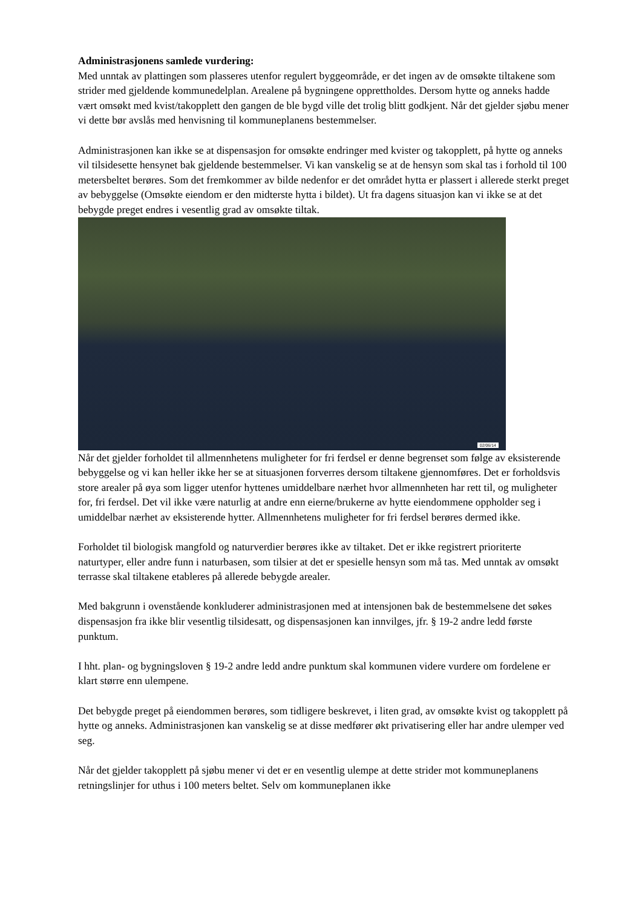Administrasjonens samlede vurdering:
Med unntak av plattingen som plasseres utenfor regulert byggeområde, er det ingen av de omsøkte tiltakene som strider med gjeldende kommunedelplan. Arealene på bygningene opprettholdes. Dersom hytte og anneks hadde vært omsøkt med kvist/takopplett den gangen de ble bygd ville det trolig blitt godkjent. Når det gjelder sjøbu mener vi dette bør avslås med henvisning til kommuneplanens bestemmelser.
Administrasjonen kan ikke se at dispensasjon for omsøkte endringer med kvister og takopplett, på hytte og anneks vil tilsidesette hensynet bak gjeldende bestemmelser. Vi kan vanskelig se at de hensyn som skal tas i forhold til 100 metersbeltet berøres. Som det fremkommer av bilde nedenfor er det området hytta er plassert i allerede sterkt preget av bebyggelse (Omsøkte eiendom er den midterste hytta i bildet). Ut fra dagens situasjon kan vi ikke se at det bebygde preget endres i vesentlig grad av omsøkte tiltak.
02/06/14
Når det gjelder forholdet til allmennhetens muligheter for fri ferdsel er denne begrenset som følge av eksisterende bebyggelse og vi kan heller ikke her se at situasjonen forverres dersom tiltakene gjennomføres. Det er forholdsvis store arealer på øya som ligger utenfor hyttenes umiddelbare nærhet hvor allmennheten har rett til, og muligheter for, fri ferdsel. Det vil ikke være naturlig at andre enn eierne/brukerne av hytte eiendommene oppholder seg i umiddelbar nærhet av eksisterende hytter. Allmennhetens muligheter for fri ferdsel berøres dermed ikke.
Forholdet til biologisk mangfold og naturverdier berøres ikke av tiltaket. Det er ikke registrert prioriterte naturtyper, eller andre funn i naturbasen, som tilsier at det er spesielle hensyn som må tas. Med unntak av omsøkt terrasse skal tiltakene etableres på allerede bebygde arealer.
Med bakgrunn i ovenstående konkluderer administrasjonen med at intensjonen bak de bestemmelsene det søkes dispensasjon fra ikke blir vesentlig tilsidesatt, og dispensasjonen kan innvilges, jfr. § 19-2 andre ledd første punktum.
I hht. plan- og bygningsloven § 19-2 andre ledd andre punktum skal kommunen videre vurdere om fordelene er klart større enn ulempene.
Det bebygde preget på eiendommen berøres, som tidligere beskrevet, i liten grad, av omsøkte kvist og takopplett på hytte og anneks. Administrasjonen kan vanskelig se at disse medfører økt privatisering eller har andre ulemper ved seg.
Når det gjelder takopplett på sjøbu mener vi det er en vesentlig ulempe at dette strider mot kommuneplanens retningslinjer for uthus i 100 meters beltet. Selv om kommuneplanen ikke